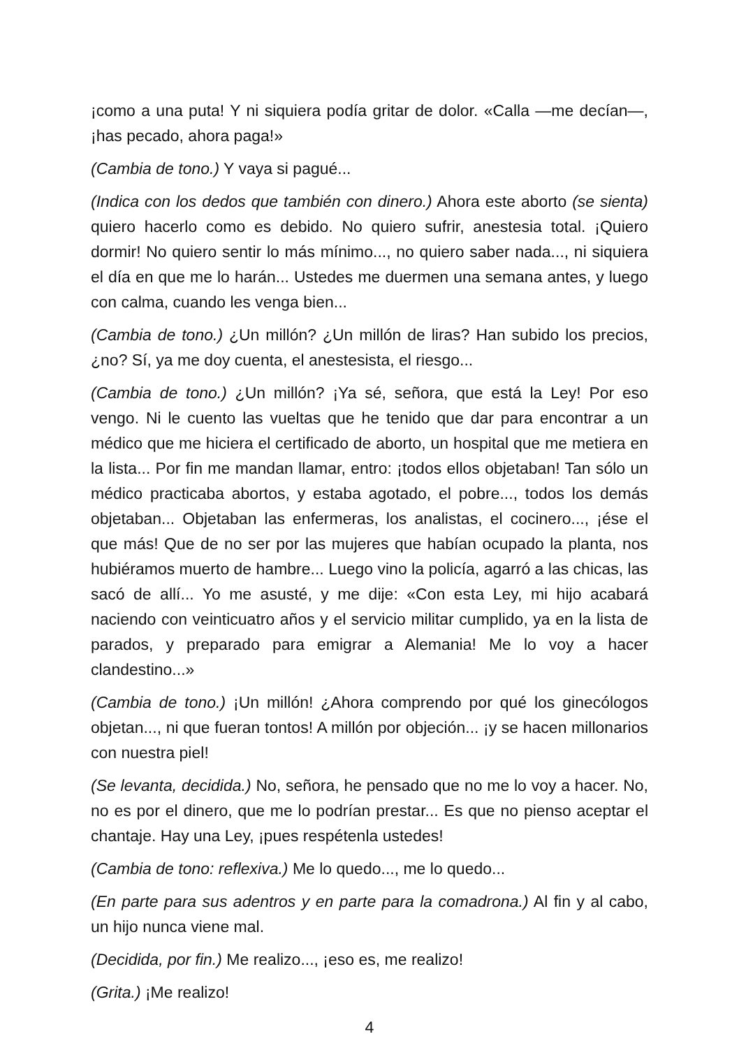¡como a una puta! Y ni siquiera podía gritar de dolor. «Calla —me decían—, ¡has pecado, ahora paga!»
(Cambia de tono.) Y vaya si pagué...
(Indica con los dedos que también con dinero.) Ahora este aborto (se sienta) quiero hacerlo como es debido. No quiero sufrir, anestesia total. ¡Quiero dormir! No quiero sentir lo más mínimo..., no quiero saber nada..., ni siquiera el día en que me lo harán... Ustedes me duermen una semana antes, y luego con calma, cuando les venga bien...
(Cambia de tono.) ¿Un millón? ¿Un millón de liras? Han subido los precios, ¿no? Sí, ya me doy cuenta, el anestesista, el riesgo...
(Cambia de tono.) ¿Un millón? ¡Ya sé, señora, que está la Ley! Por eso vengo. Ni le cuento las vueltas que he tenido que dar para encontrar a un médico que me hiciera el certificado de aborto, un hospital que me metiera en la lista... Por fin me mandan llamar, entro: ¡todos ellos objetaban! Tan sólo un médico practicaba abortos, y estaba agotado, el pobre..., todos los demás objetaban... Objetaban las enfermeras, los analistas, el cocinero..., ¡ése el que más! Que de no ser por las mujeres que habían ocupado la planta, nos hubiéramos muerto de hambre... Luego vino la policía, agarró a las chicas, las sacó de allí... Yo me asusté, y me dije: «Con esta Ley, mi hijo acabará naciendo con veinticuatro años y el servicio militar cumplido, ya en la lista de parados, y preparado para emigrar a Alemania! Me lo voy a hacer clandestino...»
(Cambia de tono.) ¡Un millón! ¿Ahora comprendo por qué los ginecólogos objetan..., ni que fueran tontos! A millón por objeción... ¡y se hacen millonarios con nuestra piel!
(Se levanta, decidida.) No, señora, he pensado que no me lo voy a hacer. No, no es por el dinero, que me lo podrían prestar... Es que no pienso aceptar el chantaje. Hay una Ley, ¡pues respétenla ustedes!
(Cambia de tono: reflexiva.) Me lo quedo..., me lo quedo...
(En parte para sus adentros y en parte para la comadrona.) Al fin y al cabo, un hijo nunca viene mal.
(Decidida, por fin.) Me realizo..., ¡eso es, me realizo!
(Grita.) ¡Me realizo!
4